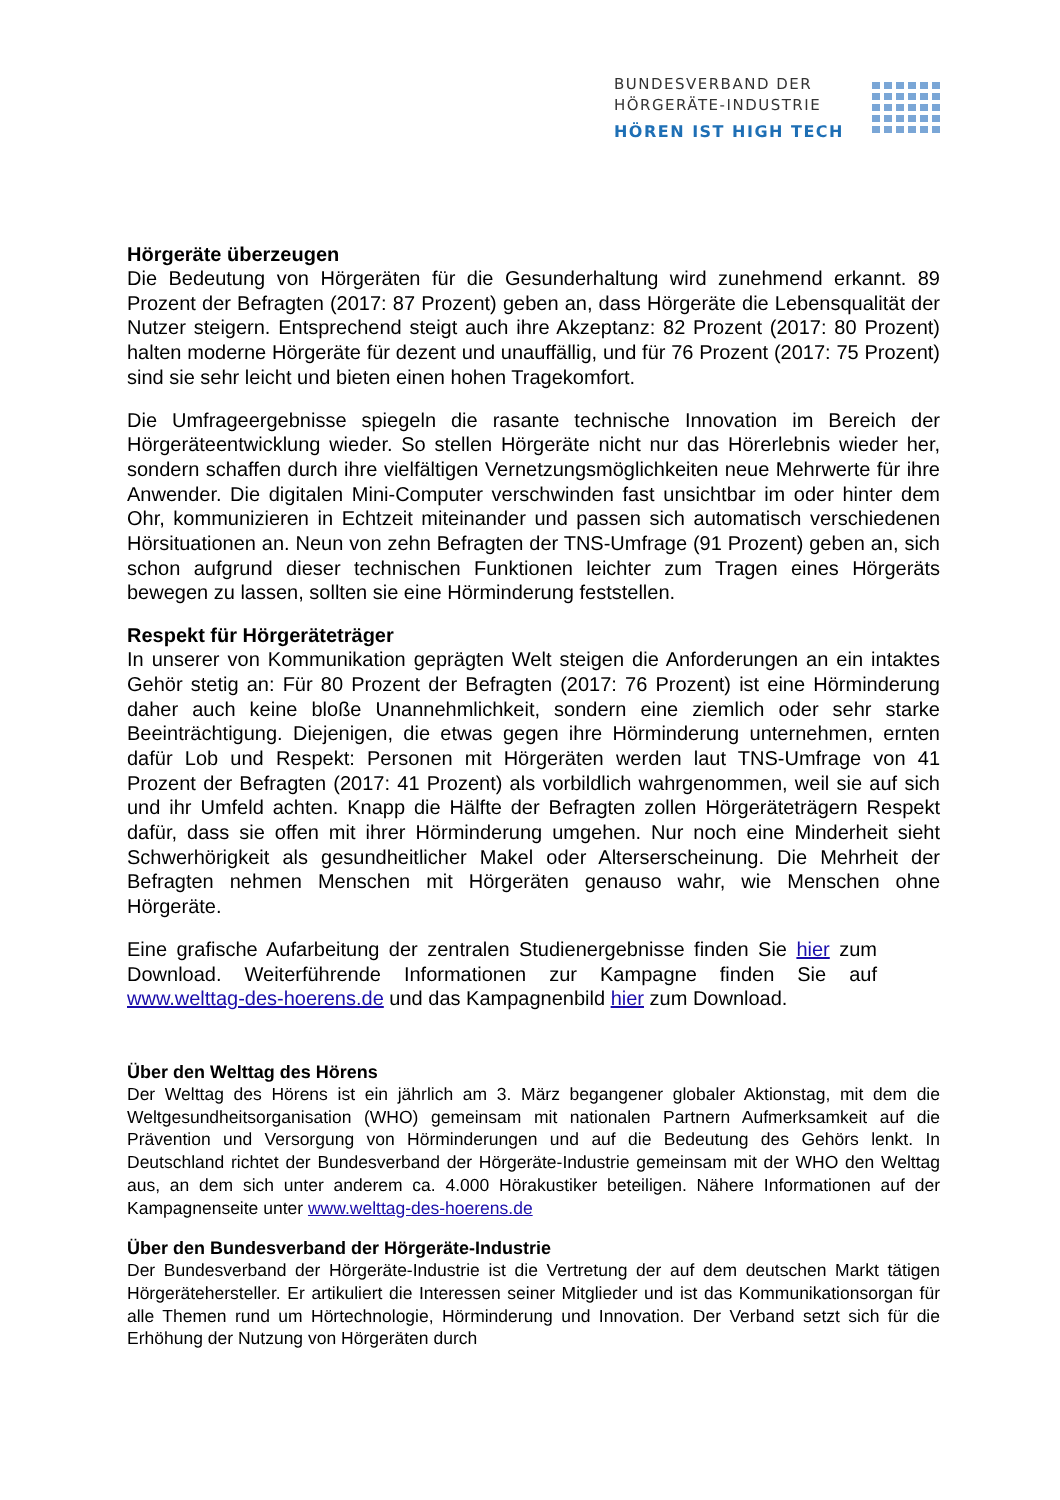BUNDESVERBAND DER
HÖRGERÄTE-INDUSTRIE
HÖREN IST HIGH TECH
Hörgeräte überzeugen
Die Bedeutung von Hörgeräten für die Gesunderhaltung wird zunehmend erkannt. 89 Prozent der Befragten (2017: 87 Prozent) geben an, dass Hörgeräte die Lebensqualität der Nutzer steigern. Entsprechend steigt auch ihre Akzeptanz: 82 Prozent (2017: 80 Prozent) halten moderne Hörgeräte für dezent und unauffällig, und für 76 Prozent (2017: 75 Prozent) sind sie sehr leicht und bieten einen hohen Tragekomfort.
Die Umfrageergebnisse spiegeln die rasante technische Innovation im Bereich der Hörgeräteentwicklung wieder. So stellen Hörgeräte nicht nur das Hörerlebnis wieder her, sondern schaffen durch ihre vielfältigen Vernetzungsmöglichkeiten neue Mehrwerte für ihre Anwender. Die digitalen Mini-Computer verschwinden fast unsichtbar im oder hinter dem Ohr, kommunizieren in Echtzeit miteinander und passen sich automatisch verschiedenen Hörsituationen an. Neun von zehn Befragten der TNS-Umfrage (91 Prozent) geben an, sich schon aufgrund dieser technischen Funktionen leichter zum Tragen eines Hörgeräts bewegen zu lassen, sollten sie eine Hörminderung feststellen.
Respekt für Hörgeräteträger
In unserer von Kommunikation geprägten Welt steigen die Anforderungen an ein intaktes Gehör stetig an: Für 80 Prozent der Befragten (2017: 76 Prozent) ist eine Hörminderung daher auch keine bloße Unannehmlichkeit, sondern eine ziemlich oder sehr starke Beeinträchtigung. Diejenigen, die etwas gegen ihre Hörminderung unternehmen, ernten dafür Lob und Respekt: Personen mit Hörgeräten werden laut TNS-Umfrage von 41 Prozent der Befragten (2017: 41 Prozent) als vorbildlich wahrgenommen, weil sie auf sich und ihr Umfeld achten. Knapp die Hälfte der Befragten zollen Hörgeräteträgern Respekt dafür, dass sie offen mit ihrer Hörminderung umgehen. Nur noch eine Minderheit sieht Schwerhörigkeit als gesundheitlicher Makel oder Alterserscheinung. Die Mehrheit der Befragten nehmen Menschen mit Hörgeräten genauso wahr, wie Menschen ohne Hörgeräte.
Eine grafische Aufarbeitung der zentralen Studienergebnisse finden Sie hier zum Download. Weiterführende Informationen zur Kampagne finden Sie auf www.welttag-des-hoerens.de und das Kampagnenbild hier zum Download.
Über den Welttag des Hörens
Der Welttag des Hörens ist ein jährlich am 3. März begangener globaler Aktionstag, mit dem die Weltgesundheitsorganisation (WHO) gemeinsam mit nationalen Partnern Aufmerksamkeit auf die Prävention und Versorgung von Hörminderungen und auf die Bedeutung des Gehörs lenkt. In Deutschland richtet der Bundesverband der Hörgeräte-Industrie gemeinsam mit der WHO den Welttag aus, an dem sich unter anderem ca. 4.000 Hörakustiker beteiligen. Nähere Informationen auf der Kampagnenseite unter www.welttag-des-hoerens.de
Über den Bundesverband der Hörgeräte-Industrie
Der Bundesverband der Hörgeräte-Industrie ist die Vertretung der auf dem deutschen Markt tätigen Hörgerätehersteller. Er artikuliert die Interessen seiner Mitglieder und ist das Kommunikationsorgan für alle Themen rund um Hörtechnologie, Hörminderung und Innovation. Der Verband setzt sich für die Erhöhung der Nutzung von Hörgeräten durch